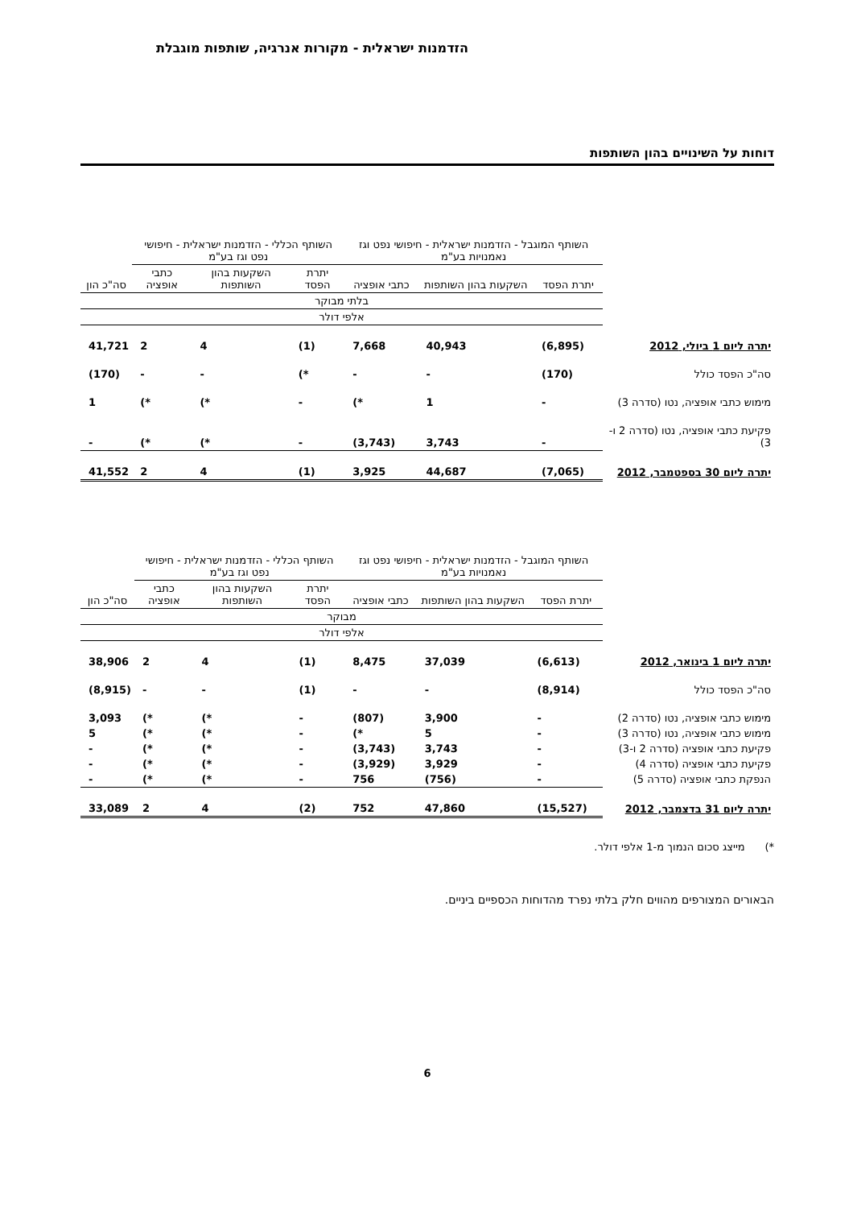הזדמנות ישראלית - מקורות אנרגיה, שותפות מוגבלת
דוחות על השינויים בהון השותפות
| | השותף המוגבל - הזדמנות ישראלית - חיפושי נפט וגז נאמנויות בע"מ | | | השותף הכללי - הזדמנות ישראלית - חיפושי נפט וגז בע"מ | | | |
| --- | --- | --- | --- | --- | --- | --- | --- |
| | יתרת הפסד | השקעות בהון השותפות | כתבי אופציה | יתרת הפסד | השקעות בהון השותפות | כתבי אופציה | סה"כ הון |
| | בלתי מבוקר | | | | | | |
| | אלפי דולר | | | | | | |
| יתרה ליום 1 ביולי, 2012 | (6,895) | 40,943 | 7,668 | (1) | 4 | 2 | 41,721 |
| סה"כ הפסד כולל | (170) | - | - | *) | - | - | (170) |
| מימוש כתבי אופציה, נטו (סדרה 3) | - | 1 | *) | - | *) | *) | 1 |
| פקיעת כתבי אופציה, נטו (סדרה 2 ו- 3) | - | 3,743 | (3,743) | - | *) | *) | - |
| יתרה ליום 30 בספטמבר, 2012 | (7,065) | 44,687 | 3,925 | (1) | 4 | 2 | 41,552 |
| | השותף המוגבל - הזדמנות ישראלית - חיפושי נפט וגז נאמנויות בע"מ | | | השותף הכללי - הזדמנות ישראלית - חיפושי נפט וגז בע"מ | | | |
| --- | --- | --- | --- | --- | --- | --- | --- |
| | יתרת הפסד | השקעות בהון השותפות | כתבי אופציה | יתרת הפסד | השקעות בהון השותפות | כתבי אופציה | סה"כ הון |
| | מבוקר | | | | | | |
| | אלפי דולר | | | | | | |
| יתרה ליום 1 בינואר, 2012 | (6,613) | 37,039 | 8,475 | (1) | 4 | 2 | 38,906 |
| סה"כ הפסד כולל | (8,914) | - | - | (1) | - | - | (8,915) |
| מימוש כתבי אופציה, נטו (סדרה 2) | - | 3,900 | (807) | - | *) | *) | 3,093 |
| מימוש כתבי אופציה, נטו (סדרה 3) | - | 5 | *) | - | *) | *) | 5 |
| פקיעת כתבי אופציה (סדרה 2 ו-3) | - | 3,743 | (3,743) | - | *) | *) | - |
| פקיעת כתבי אופציה (סדרה 4) | - | 3,929 | (3,929) | - | *) | *) | - |
| הנפקת כתבי אופציה (סדרה 5) | - | (756) | 756 | - | *) | *) | - |
| יתרה ליום 31 בדצמבר, 2012 | (15,527) | 47,860 | 752 | (2) | 4 | 2 | 33,089 |
*) מייצג סכום הנמוך מ-1 אלפי דולר.
הבאורים המצורפים מהווים חלק בלתי נפרד מהדוחות הכספיים ביניים.
6